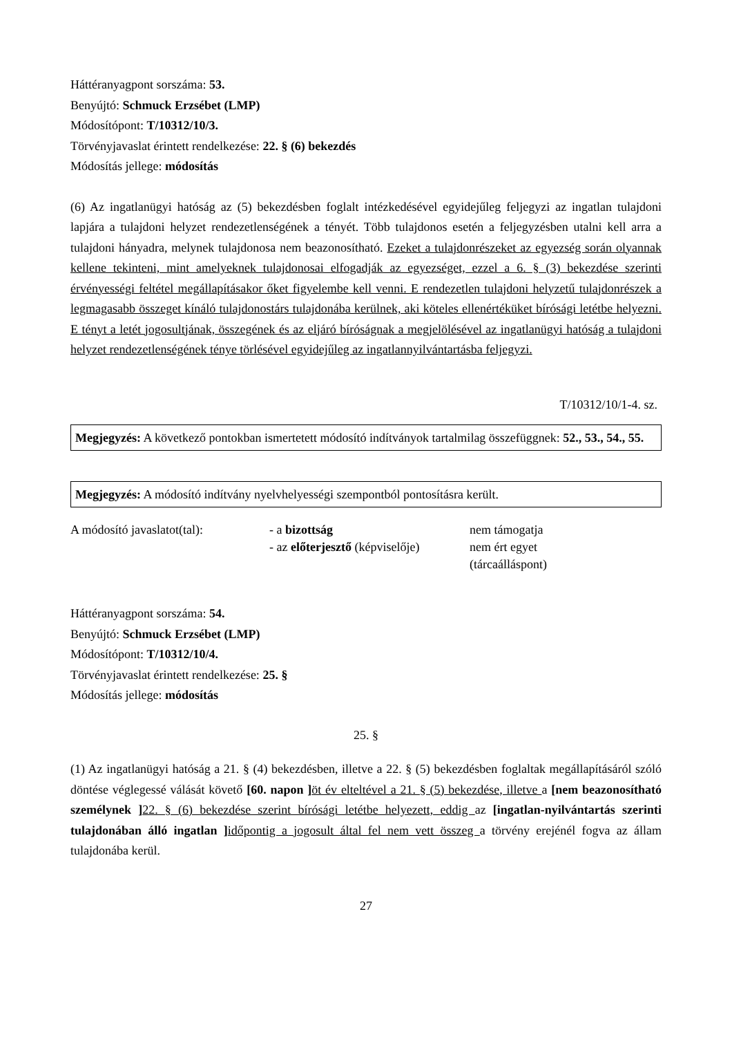Háttéranyagpont sorszáma: 53.
Benyújtó: Schmuck Erzsébet (LMP)
Módosítópont: T/10312/10/3.
Törvényjavaslat érintett rendelkezése: 22. § (6) bekezdés
Módosítás jellege: módosítás
(6) Az ingatlanügyi hatóság az (5) bekezdésben foglalt intézkedésével egyidejűleg feljegyzi az ingatlan tulajdoni lapjára a tulajdoni helyzet rendezetlenségének a tényét. Több tulajdonos esetén a feljegyzésben utalni kell arra a tulajdoni hányadra, melynek tulajdonosa nem beazonosítható. Ezeket a tulajdonrészeket az egyezség során olyannak kellene tekinteni, mint amelyeknek tulajdonosai elfogadják az egyezséget, ezzel a 6. § (3) bekezdése szerinti érvényességi feltétel megállapításakor őket figyelembe kell venni. E rendezetlen tulajdoni helyzetű tulajdonrészek a legmagasabb összeget kínáló tulajdonostárs tulajdonába kerülnek, aki köteles ellenértéküket bírósági letétbe helyezni. E tényt a letét jogosultjának, összegének és az eljáró bíróságnak a megjelölésével az ingatlanügyi hatóság a tulajdoni helyzet rendezetlenségének ténye törlésével egyidejűleg az ingatlannyilvántartásba feljegyzi.
T/10312/10/1-4. sz.
Megjegyzés: A következő pontokban ismertetett módosító indítványok tartalmilag összefüggnek: 52., 53., 54., 55.
Megjegyzés: A módosító indítvány nyelvhelyességi szempontból pontosításra került.
| A módosító javaslatot(tal): | - a bizottság | nem támogatja |
| | - az előterjesztő (képviselője) | nem ért egyet (tárcaálláspont) |
Háttéranyagpont sorszáma: 54.
Benyújtó: Schmuck Erzsébet (LMP)
Módosítópont: T/10312/10/4.
Törvényjavaslat érintett rendelkezése: 25. §
Módosítás jellege: módosítás
25. §
(1) Az ingatlanügyi hatóság a 21. § (4) bekezdésben, illetve a 22. § (5) bekezdésben foglaltak megállapításáról szóló döntése véglegessé válását követő [60. napon ] öt év elteltével a 21. § (5) bekezdése, illetve a [nem beazonosítható személynek ] 22. § (6) bekezdése szerint bírósági letétbe helyezett, eddig az [ingatlan-nyilvántartás szerinti tulajdonában álló ingatlan ] időpontig a jogosult által fel nem vett összeg a törvény erejénél fogva az állam tulajdonába kerül.
27